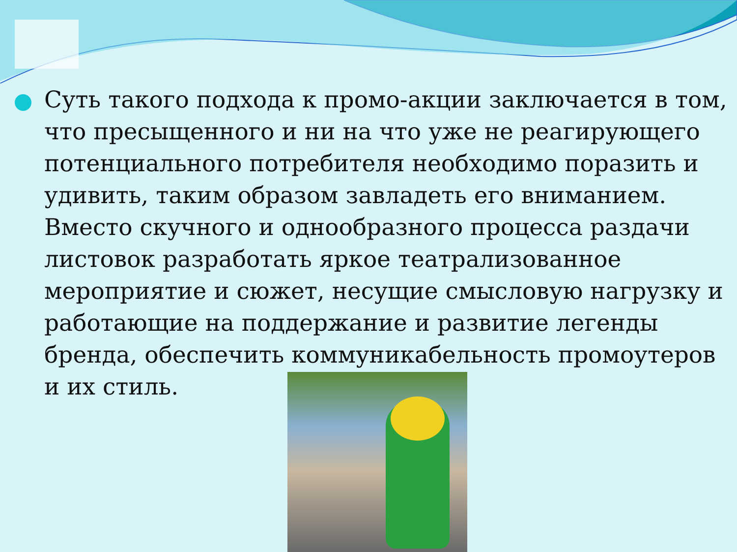Суть такого подхода к промо-акции заключается в том, что пресыщенного и ни на что уже не реагирующего потенциального потребителя необходимо поразить и удивить, таким образом завладеть его вниманием. Вместо скучного и однообразного процесса раздачи листовок разработать яркое театрализованное мероприятие и сюжет, несущие смысловую нагрузку и работающие на поддержание и развитие легенды бренда, обеспечить коммуникабельность промоутеров и их стиль.